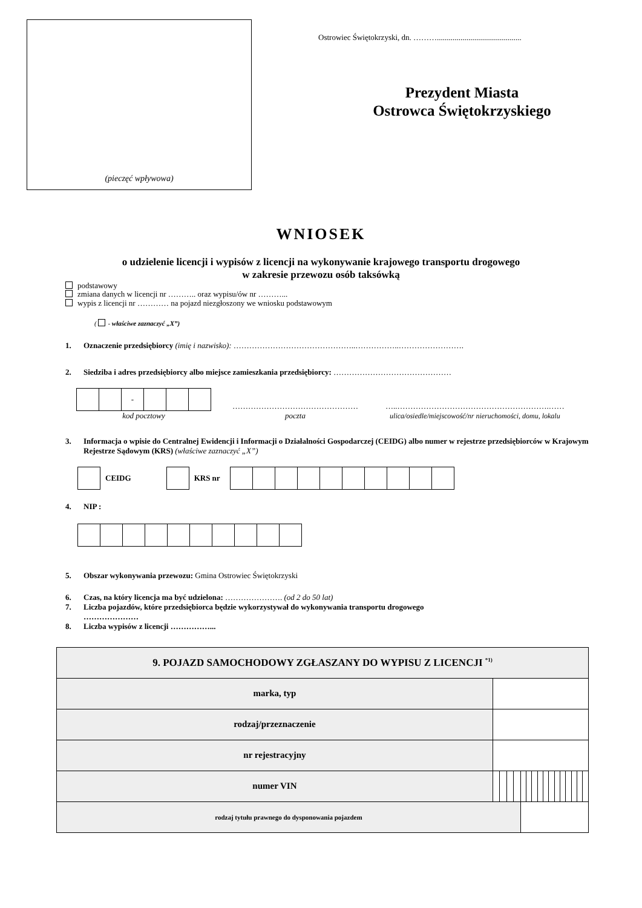(pieczęć wpływowa)
Ostrowiec Świętokrzyski, dn. ………...........................................
Prezydent Miasta
Ostrowca Świętokrzyskiego
WNIOSEK
o udzielenie licencji i wypisów z licencji na wykonywanie krajowego transportu drogowego
w zakresie przewozu osób taksówką
podstawowy
zmiana danych w licencji nr ……….. oraz wypisu/ów nr ………...
wypis z licencji nr ………… na pojazd niezgłoszony we wniosku podstawowym
( - właściwe zaznaczyć „X”)
1. Oznaczenie przedsiębiorcy (imię i nazwisko): ………………………………………..……………..…………………….
2. Siedziba i adres przedsiębiorcy albo miejsce zamieszkania przedsiębiorcy: ………………………………………
| | | - | | | |
kod pocztowy
…………………………………………
poczta
…..………………………………………………….……
ulica/osiedle/miejscowość/nr nieruchomości, domu, lokalu
3. Informacja o wpisie do Centralnej Ewidencji i Informacji o Działalności Gospodarczej (CEIDG) albo numer w rejestrze przedsiębiorców w Krajowym Rejestrze Sądowym (KRS) (właściwe zaznaczyć „X”)
CEIDG KRS nr
4. NIP :
5. Obszar wykonywania przewozu: Gmina Ostrowiec Świętokrzyski
6. Czas, na który licencja ma być udzielona: …………………. (od 2 do 50 lat)
7. Liczba pojazdów, które przedsiębiorca będzie wykorzystywał do wykonywania transportu drogowego
…………………
8. Liczba wypisów z licencji ……………...
| 9. POJAZD SAMOCHODOWY ZGŁASZANY DO WYPISU Z LICENCJI <sup>*1)</sup> | | | | | | | | | | | | | | | | |
| --- | --- | --- | --- | --- | --- | --- | --- | --- | --- | --- | --- | --- | --- | --- | --- | --- |
| marka, typ | | | | | | | | | | | | | | | | |
| rodzaj/przeznaczenie | | | | | | | | | | | | | | | | |
| nr rejestracyjny | | | | | | | | | | | | | | | | |
| numer VIN | | | | | | | | | | | | | | | | |
| rodzaj tytułu prawnego do dysponowania pojazdem | | | | | | | | | | | | | | | | |